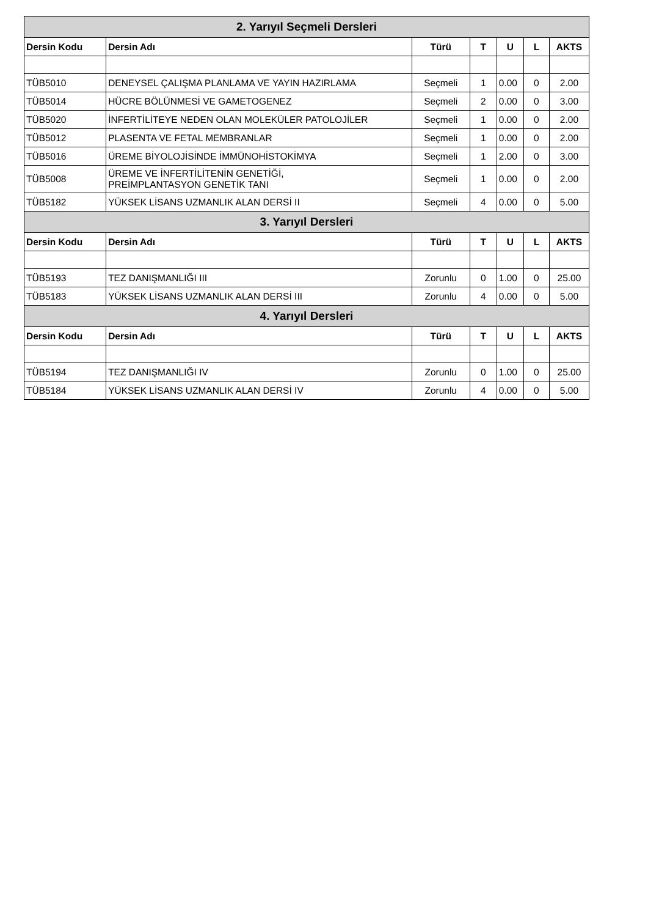| 2. Yarıyıl Seçmeli Dersleri | | | | | | |
| --- | --- | --- | --- | --- | --- | --- |
| Dersin Kodu | Dersin Adı | Türü | T | U | L | AKTS |
| TÜB5010 | DENEYSEL ÇALIŞMA PLANLAMA VE YAYIN HAZIRLAMA | Seçmeli | 1 | 0.00 | 0 | 2.00 |
| TÜB5014 | HÜCRE BÖLÜNMESİ VE GAMETOGENEZ | Seçmeli | 2 | 0.00 | 0 | 3.00 |
| TÜB5020 | İNFERTİLİTEYE NEDEN OLAN MOLEKÜLER PATOLOJİLER | Seçmeli | 1 | 0.00 | 0 | 2.00 |
| TÜB5012 | PLASENTA VE FETAL MEMBRANLAR | Seçmeli | 1 | 0.00 | 0 | 2.00 |
| TÜB5016 | ÜREME BİYOLOJİSİNDE İMMÜNOHİSTOKİMYA | Seçmeli | 1 | 2.00 | 0 | 3.00 |
| TÜB5008 | ÜREME VE İNFERTİLİTENİN GENETİĞİ, PREİMPLANTASYON GENETİK TANI | Seçmeli | 1 | 0.00 | 0 | 2.00 |
| TÜB5182 | YÜKSEK LİSANS UZMANLIK ALAN DERSİ II | Seçmeli | 4 | 0.00 | 0 | 5.00 |
| 3. Yarıyıl Dersleri | | | | | | |
| Dersin Kodu | Dersin Adı | Türü | T | U | L | AKTS |
| TÜB5193 | TEZ DANIŞMANLIĞI III | Zorunlu | 0 | 1.00 | 0 | 25.00 |
| TÜB5183 | YÜKSEK LİSANS UZMANLIK ALAN DERSİ III | Zorunlu | 4 | 0.00 | 0 | 5.00 |
| 4. Yarıyıl Dersleri | | | | | | |
| Dersin Kodu | Dersin Adı | Türü | T | U | L | AKTS |
| TÜB5194 | TEZ DANIŞMANLIĞI IV | Zorunlu | 0 | 1.00 | 0 | 25.00 |
| TÜB5184 | YÜKSEK LİSANS UZMANLIK ALAN DERSİ IV | Zorunlu | 4 | 0.00 | 0 | 5.00 |